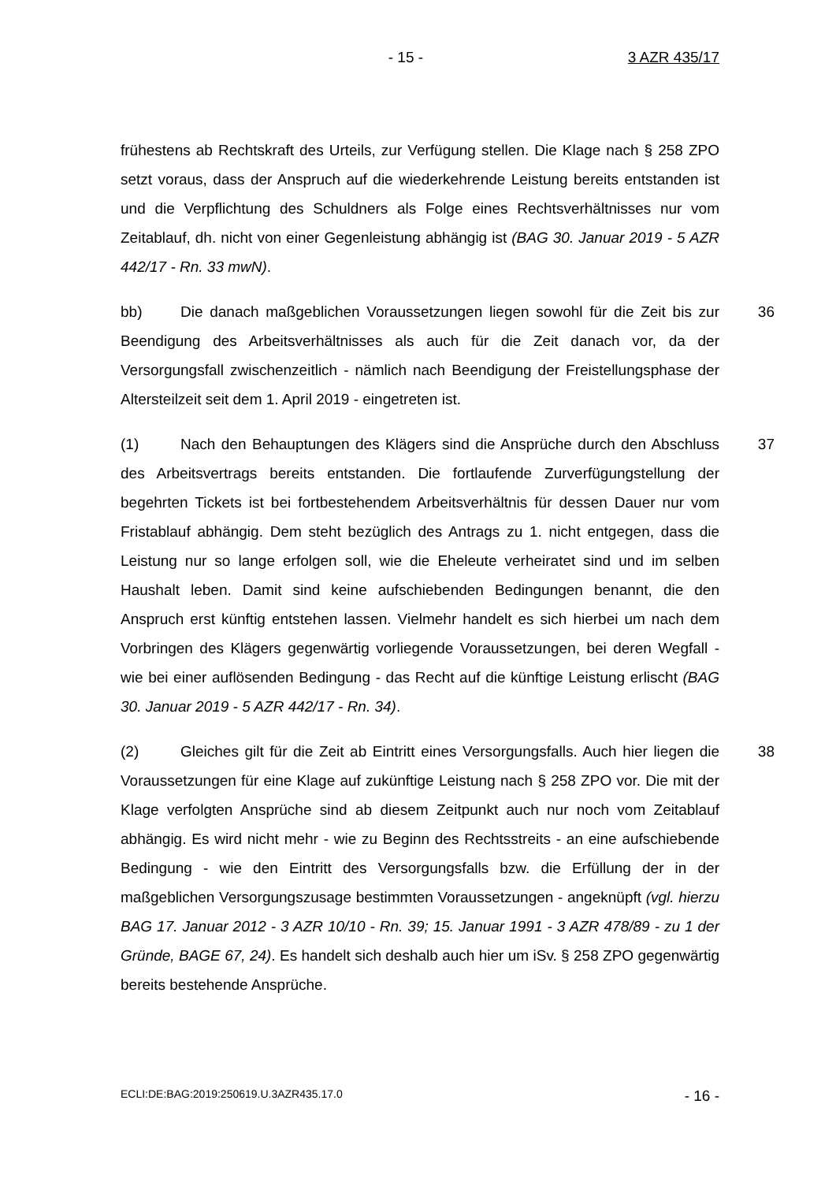- 15 - 3 AZR 435/17
frühestens ab Rechtskraft des Urteils, zur Verfügung stellen. Die Klage nach § 258 ZPO setzt voraus, dass der Anspruch auf die wiederkehrende Leistung bereits entstanden ist und die Verpflichtung des Schuldners als Folge eines Rechtsverhältnisses nur vom Zeitablauf, dh. nicht von einer Gegenleistung abhängig ist (BAG 30. Januar 2019 - 5 AZR 442/17 - Rn. 33 mwN).
bb) Die danach maßgeblichen Voraussetzungen liegen sowohl für die Zeit bis zur Beendigung des Arbeitsverhältnisses als auch für die Zeit danach vor, da der Versorgungsfall zwischenzeitlich - nämlich nach Beendigung der Freistellungsphase der Altersteilzeit seit dem 1. April 2019 - eingetreten ist.
36
(1) Nach den Behauptungen des Klägers sind die Ansprüche durch den Abschluss des Arbeitsvertrags bereits entstanden. Die fortlaufende Zurverfügungstellung der begehrten Tickets ist bei fortbestehendem Arbeitsverhältnis für dessen Dauer nur vom Fristablauf abhängig. Dem steht bezüglich des Antrags zu 1. nicht entgegen, dass die Leistung nur so lange erfolgen soll, wie die Eheleute verheiratet sind und im selben Haushalt leben. Damit sind keine aufschiebenden Bedingungen benannt, die den Anspruch erst künftig entstehen lassen. Vielmehr handelt es sich hierbei um nach dem Vorbringen des Klägers gegenwärtig vorliegende Voraussetzungen, bei deren Wegfall - wie bei einer auflösenden Bedingung - das Recht auf die künftige Leistung erlischt (BAG 30. Januar 2019 - 5 AZR 442/17 - Rn. 34).
37
(2) Gleiches gilt für die Zeit ab Eintritt eines Versorgungsfalls. Auch hier liegen die Voraussetzungen für eine Klage auf zukünftige Leistung nach § 258 ZPO vor. Die mit der Klage verfolgten Ansprüche sind ab diesem Zeitpunkt auch nur noch vom Zeitablauf abhängig. Es wird nicht mehr - wie zu Beginn des Rechtsstreits - an eine aufschiebende Bedingung - wie den Eintritt des Versorgungsfalls bzw. die Erfüllung der in der maßgeblichen Versorgungszusage bestimmten Voraussetzungen - angeknüpft (vgl. hierzu BAG 17. Januar 2012 - 3 AZR 10/10 - Rn. 39; 15. Januar 1991 - 3 AZR 478/89 - zu 1 der Gründe, BAGE 67, 24). Es handelt sich deshalb auch hier um iSv. § 258 ZPO gegenwärtig bereits bestehende Ansprüche.
38
ECLI:DE:BAG:2019:250619.U.3AZR435.17.0 - 16 -